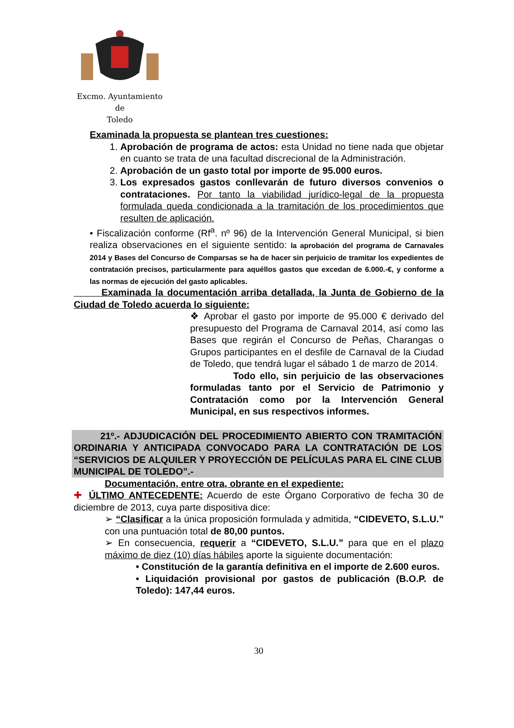Excmo. Ayuntamiento
de
Toledo
Examinada la propuesta se plantean tres cuestiones:
1. Aprobación de programa de actos: esta Unidad no tiene nada que objetar en cuanto se trata de una facultad discrecional de la Administración.
2. Aprobación de un gasto total por importe de 95.000 euros.
3. Los expresados gastos conllevarán de futuro diversos convenios o contrataciones. Por tanto la viabilidad jurídico-legal de la propuesta formulada queda condicionada a la tramitación de los procedimientos que resulten de aplicación.
• Fiscalización conforme (Rf<sup>a</sup>. nº 96) de la Intervención General Municipal, si bien realiza observaciones en el siguiente sentido: la aprobación del programa de Carnavales 2014 y Bases del Concurso de Comparsas se ha de hacer sin perjuicio de tramitar los expedientes de contratación precisos, particularmente para aquéllos gastos que excedan de 6.000.-€, y conforme a las normas de ejecución del gasto aplicables.
Examinada la documentación arriba detallada, la Junta de Gobierno de la Ciudad de Toledo acuerda lo siguiente:
❖ Aprobar el gasto por importe de 95.000 € derivado del presupuesto del Programa de Carnaval 2014, así como las Bases que regirán el Concurso de Peñas, Charangas o Grupos participantes en el desfile de Carnaval de la Ciudad de Toledo, que tendrá lugar el sábado 1 de marzo de 2014.
Todo ello, sin perjuicio de las observaciones formuladas tanto por el Servicio de Patrimonio y Contratación como por la Intervención General Municipal, en sus respectivos informes.
21º.- ADJUDICACIÓN DEL PROCEDIMIENTO ABIERTO CON TRAMITACIÓN ORDINARIA Y ANTICIPADA CONVOCADO PARA LA CONTRATACIÓN DE LOS “SERVICIOS DE ALQUILER Y PROYECCIÓN DE PELÍCULAS PARA EL CINE CLUB MUNICIPAL DE TOLEDO”.-
Documentación, entre otra, obrante en el expediente:
✚ ÚLTIMO ANTECEDENTE: Acuerdo de este Órgano Corporativo de fecha 30 de diciembre de 2013, cuya parte dispositiva dice:
➢ “Clasificar a la única proposición formulada y admitida, “CIDEVETO, S.L.U.” con una puntuación total de 80,00 puntos.
➢ En consecuencia, requerir a “CIDEVETO, S.L.U.” para que en el plazo máximo de diez (10) días hábiles aporte la siguiente documentación:
• Constitución de la garantía definitiva en el importe de 2.600 euros.
• Liquidación provisional por gastos de publicación (B.O.P. de Toledo): 147,44 euros.
30